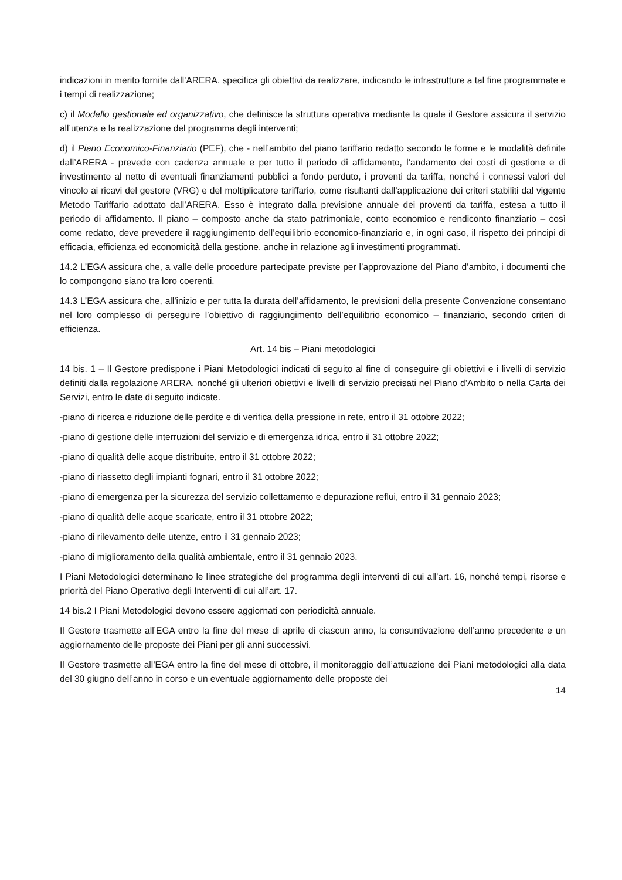indicazioni in merito fornite dall’ARERA, specifica gli obiettivi da realizzare, indicando le infrastrutture a tal fine programmate e i tempi di realizzazione;
c) il Modello gestionale ed organizzativo, che definisce la struttura operativa mediante la quale il Gestore assicura il servizio all’utenza e la realizzazione del programma degli interventi;
d) il Piano Economico-Finanziario (PEF), che - nell’ambito del piano tariffario redatto secondo le forme e le modalità definite dall’ARERA - prevede con cadenza annuale e per tutto il periodo di affidamento, l’andamento dei costi di gestione e di investimento al netto di eventuali finanziamenti pubblici a fondo perduto, i proventi da tariffa, nonché i connessi valori del vincolo ai ricavi del gestore (VRG) e del moltiplicatore tariffario, come risultanti dall’applicazione dei criteri stabiliti dal vigente Metodo Tariffario adottato dall’ARERA. Esso è integrato dalla previsione annuale dei proventi da tariffa, estesa a tutto il periodo di affidamento. Il piano – composto anche da stato patrimoniale, conto economico e rendiconto finanziario – così come redatto, deve prevedere il raggiungimento dell’equilibrio economico-finanziario e, in ogni caso, il rispetto dei principi di efficacia, efficienza ed economicità della gestione, anche in relazione agli investimenti programmati.
14.2 L’EGA assicura che, a valle delle procedure partecipate previste per l’approvazione del Piano d’ambito, i documenti che lo compongono siano tra loro coerenti.
14.3 L’EGA assicura che, all’inizio e per tutta la durata dell’affidamento, le previsioni della presente Convenzione consentano nel loro complesso di perseguire l’obiettivo di raggiungimento dell’equilibrio economico – finanziario, secondo criteri di efficienza.
Art. 14 bis – Piani metodologici
14 bis. 1 – Il Gestore predispone i Piani Metodologici indicati di seguito al fine di conseguire gli obiettivi e i livelli di servizio definiti dalla regolazione ARERA, nonché gli ulteriori obiettivi e livelli di servizio precisati nel Piano d’Ambito o nella Carta dei Servizi, entro le date di seguito indicate.
-piano di ricerca e riduzione delle perdite e di verifica della pressione in rete, entro il 31 ottobre 2022;
-piano di gestione delle interruzioni del servizio e di emergenza idrica, entro il 31 ottobre 2022;
-piano di qualità delle acque distribuite, entro il 31 ottobre 2022;
-piano di riassetto degli impianti fognari, entro il 31 ottobre 2022;
-piano di emergenza per la sicurezza del servizio collettamento e depurazione reflui, entro il 31 gennaio 2023;
-piano di qualità delle acque scaricate, entro il 31 ottobre 2022;
-piano di rilevamento delle utenze, entro il 31 gennaio 2023;
-piano di miglioramento della qualità ambientale, entro il 31 gennaio 2023.
I Piani Metodologici determinano le linee strategiche del programma degli interventi di cui all’art. 16, nonché tempi, risorse e priorità del Piano Operativo degli Interventi di cui all’art. 17.
14 bis.2 I Piani Metodologici devono essere aggiornati con periodicità annuale.
Il Gestore trasmette all’EGA entro la fine del mese di aprile di ciascun anno, la consuntivazione dell’anno precedente e un aggiornamento delle proposte dei Piani per gli anni successivi.
Il Gestore trasmette all’EGA entro la fine del mese di ottobre, il monitoraggio dell’attuazione dei Piani metodologici alla data del 30 giugno dell’anno in corso e un eventuale aggiornamento delle proposte dei
14